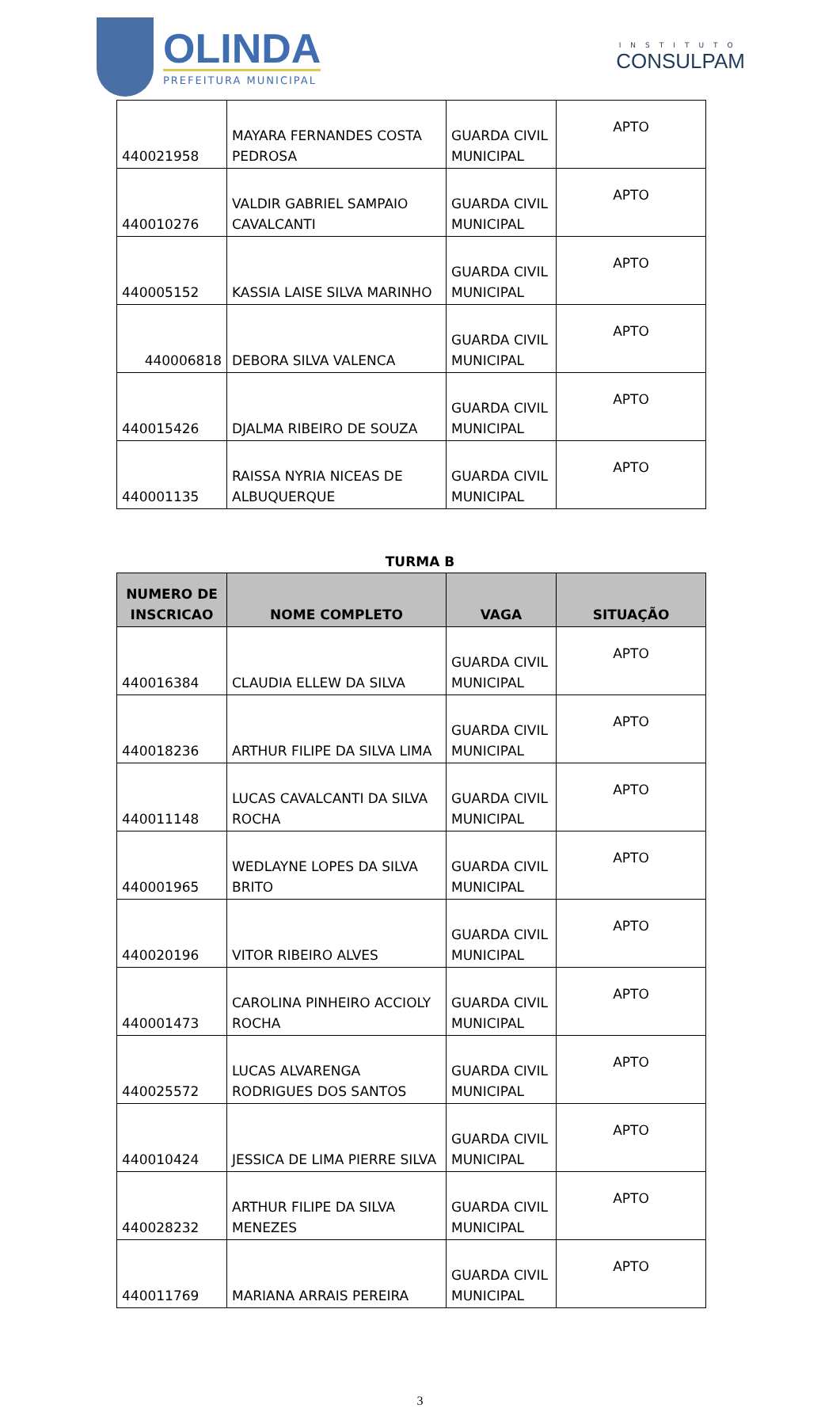OLINDA
PREFEITURA MUNICIPAL
INSTITUTO
CONSULPAM
| 440021958 | MAYARA FERNANDES COSTA PEDROSA | GUARDA CIVIL MUNICIPAL | APTO |
| 440010276 | VALDIR GABRIEL SAMPAIO CAVALCANTI | GUARDA CIVIL MUNICIPAL | APTO |
| 440005152 | KASSIA LAISE SILVA MARINHO | GUARDA CIVIL MUNICIPAL | APTO |
| 440006818 | DEBORA SILVA VALENCA | GUARDA CIVIL MUNICIPAL | APTO |
| 440015426 | DJALMA RIBEIRO DE SOUZA | GUARDA CIVIL MUNICIPAL | APTO |
| 440001135 | RAISSA NYRIA NICEAS DE ALBUQUERQUE | GUARDA CIVIL MUNICIPAL | APTO |
TURMA B
| NUMERO DE INSCRICAO | NOME COMPLETO | VAGA | SITUAÇÃO |
| --- | --- | --- | --- |
| 440016384 | CLAUDIA ELLEW DA SILVA | GUARDA CIVIL MUNICIPAL | APTO |
| 440018236 | ARTHUR FILIPE DA SILVA LIMA | GUARDA CIVIL MUNICIPAL | APTO |
| 440011148 | LUCAS CAVALCANTI DA SILVA ROCHA | GUARDA CIVIL MUNICIPAL | APTO |
| 440001965 | WEDLAYNE LOPES DA SILVA BRITO | GUARDA CIVIL MUNICIPAL | APTO |
| 440020196 | VITOR RIBEIRO ALVES | GUARDA CIVIL MUNICIPAL | APTO |
| 440001473 | CAROLINA PINHEIRO ACCIOLY ROCHA | GUARDA CIVIL MUNICIPAL | APTO |
| 440025572 | LUCAS ALVARENGA RODRIGUES DOS SANTOS | GUARDA CIVIL MUNICIPAL | APTO |
| 440010424 | JESSICA DE LIMA PIERRE SILVA | GUARDA CIVIL MUNICIPAL | APTO |
| 440028232 | ARTHUR FILIPE DA SILVA MENEZES | GUARDA CIVIL MUNICIPAL | APTO |
| 440011769 | MARIANA ARRAIS PEREIRA | GUARDA CIVIL MUNICIPAL | APTO |
3